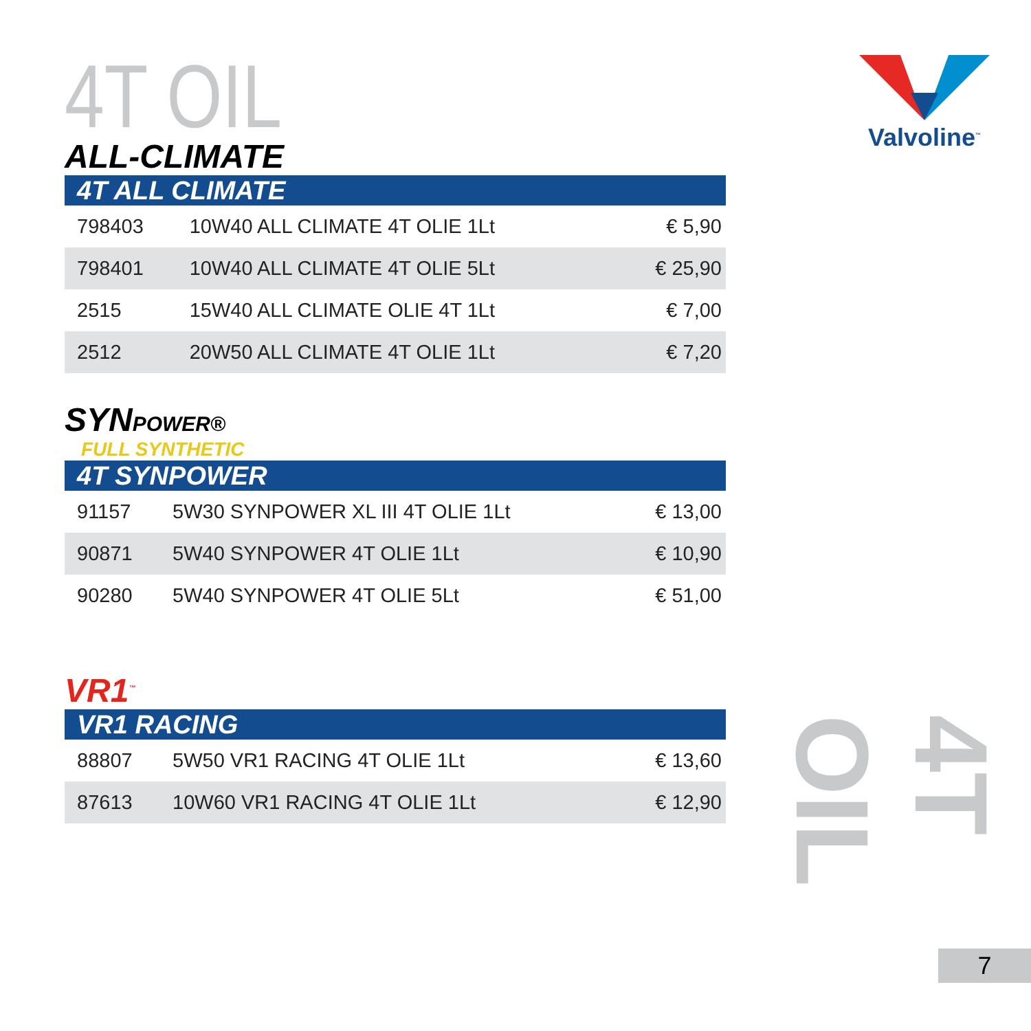4T OIL
ALL-CLIMATE
4T ALL CLIMATE
| 798403 | 10W40 ALL CLIMATE 4T OLIE 1Lt | € 5,90 |
| 798401 | 10W40 ALL CLIMATE 4T OLIE 5Lt | € 25,90 |
| 2515 | 15W40 ALL CLIMATE OLIE 4T 1Lt | € 7,00 |
| 2512 | 20W50 ALL CLIMATE 4T OLIE 1Lt | € 7,20 |
SYNPOWER®
FULL SYNTHETIC
4T SYNPOWER
| 91157 | 5W30 SYNPOWER XL III 4T OLIE 1Lt | € 13,00 |
| 90871 | 5W40 SYNPOWER 4T OLIE 1Lt | € 10,90 |
| 90280 | 5W40 SYNPOWER 4T OLIE 5Lt | € 51,00 |
VR1<sup>™</sup>
VR1 RACING
| 88807 | 5W50 VR1 RACING 4T OLIE 1Lt | € 13,60 |
| 87613 | 10W60 VR1 RACING 4T OLIE 1Lt | € 12,90 |
Valvoline<sup>™</sup>
4T OIL
7